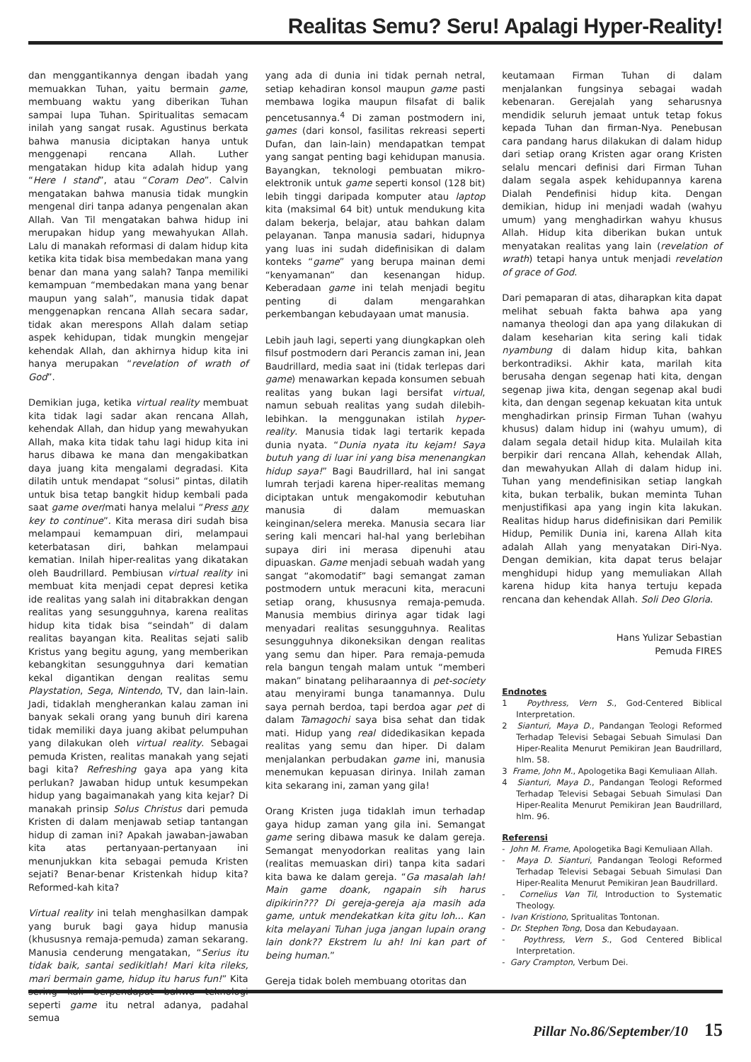Realitas Semu? Seru! Apalagi Hyper-Reality!
dan menggantikannya dengan ibadah yang memuakkan Tuhan, yaitu bermain game, membuang waktu yang diberikan Tuhan sampai lupa Tuhan. Spiritualitas semacam inilah yang sangat rusak. Agustinus berkata bahwa manusia diciptakan hanya untuk menggenapi rencana Allah. Luther mengatakan hidup kita adalah hidup yang “Here I stand”, atau “Coram Deo”. Calvin mengatakan bahwa manusia tidak mungkin mengenal diri tanpa adanya pengenalan akan Allah. Van Til mengatakan bahwa hidup ini merupakan hidup yang mewahyukan Allah. Lalu di manakah reformasi di dalam hidup kita ketika kita tidak bisa membedakan mana yang benar dan mana yang salah? Tanpa memiliki kemampuan “membedakan mana yang benar maupun yang salah”, manusia tidak dapat menggenapkan rencana Allah secara sadar, tidak akan merespons Allah dalam setiap aspek kehidupan, tidak mungkin mengejar kehendak Allah, dan akhirnya hidup kita ini hanya merupakan “revelation of wrath of God”.
Demikian juga, ketika virtual reality membuat kita tidak lagi sadar akan rencana Allah, kehendak Allah, dan hidup yang mewahyukan Allah, maka kita tidak tahu lagi hidup kita ini harus dibawa ke mana dan mengakibatkan daya juang kita mengalami degradasi. Kita dilatih untuk mendapat “solusi” pintas, dilatih untuk bisa tetap bangkit hidup kembali pada saat game over/mati hanya melalui “Press any key to continue”. Kita merasa diri sudah bisa melampaui kemampuan diri, melampaui keterbatasan diri, bahkan melampaui kematian. Inilah hiper-realitas yang dikatakan oleh Baudrillard. Pembiusan virtual reality ini membuat kita menjadi cepat depresi ketika ide realitas yang salah ini ditabrakkan dengan realitas yang sesungguhnya, karena realitas hidup kita tidak bisa “seindah” di dalam realitas bayangan kita. Realitas sejati salib Kristus yang begitu agung, yang memberikan kebangkitan sesungguhnya dari kematian kekal digantikan dengan realitas semu Playstation, Sega, Nintendo, TV, dan lain-lain. Jadi, tidaklah mengherankan kalau zaman ini banyak sekali orang yang bunuh diri karena tidak memiliki daya juang akibat pelumpuhan yang dilakukan oleh virtual reality. Sebagai pemuda Kristen, realitas manakah yang sejati bagi kita? Refreshing gaya apa yang kita perlukan? Jawaban hidup untuk kesumpekan hidup yang bagaimanakah yang kita kejar? Di manakah prinsip Solus Christus dari pemuda Kristen di dalam menjawab setiap tantangan hidup di zaman ini? Apakah jawaban-jawaban kita atas pertanyaan-pertanyaan ini menunjukkan kita sebagai pemuda Kristen sejati? Benar-benar Kristenkah hidup kita? Reformed-kah kita?
Virtual reality ini telah menghasilkan dampak yang buruk bagi gaya hidup manusia (khususnya remaja-pemuda) zaman sekarang. Manusia cenderung mengatakan, “Serius itu tidak baik, santai sedikitlah! Mari kita rileks, mari bermain game, hidup itu harus fun!” Kita sering kali berpendapat bahwa teknologi seperti game itu netral adanya, padahal semua
yang ada di dunia ini tidak pernah netral, setiap kehadiran konsol maupun game pasti membawa logika maupun filsafat di balik pencetusannya.<sup>4</sup> Di zaman postmodern ini, games (dari konsol, fasilitas rekreasi seperti Dufan, dan lain-lain) mendapatkan tempat yang sangat penting bagi kehidupan manusia. Bayangkan, teknologi pembuatan mikro-elektronik untuk game seperti konsol (128 bit) lebih tinggi daripada komputer atau laptop kita (maksimal 64 bit) untuk mendukung kita dalam bekerja, belajar, atau bahkan dalam pelayanan. Tanpa manusia sadari, hidupnya yang luas ini sudah didefinisikan di dalam konteks “game” yang berupa mainan demi “kenyamanan” dan kesenangan hidup. Keberadaan game ini telah menjadi begitu penting di dalam mengarahkan perkembangan kebudayaan umat manusia.
Lebih jauh lagi, seperti yang diungkapkan oleh filsuf postmodern dari Perancis zaman ini, Jean Baudrillard, media saat ini (tidak terlepas dari game) menawarkan kepada konsumen sebuah realitas yang bukan lagi bersifat virtual, namun sebuah realitas yang sudah dilebih-lebihkan. Ia menggunakan istilah hyper-reality. Manusia tidak lagi tertarik kepada dunia nyata. “Dunia nyata itu kejam! Saya butuh yang di luar ini yang bisa menenangkan hidup saya!” Bagi Baudrillard, hal ini sangat lumrah terjadi karena hiper-realitas memang diciptakan untuk mengakomodir kebutuhan manusia di dalam memuaskan keinginan/selera mereka. Manusia secara liar sering kali mencari hal-hal yang berlebihan supaya diri ini merasa dipenuhi atau dipuaskan. Game menjadi sebuah wadah yang sangat “akomodatif” bagi semangat zaman postmodern untuk meracuni kita, meracuni setiap orang, khususnya remaja-pemuda. Manusia membius dirinya agar tidak lagi menyadari realitas sesungguhnya. Realitas sesungguhnya dikoneksikan dengan realitas yang semu dan hiper. Para remaja-pemuda rela bangun tengah malam untuk “memberi makan” binatang peliharaannya di pet-society atau menyirami bunga tanamannya. Dulu saya pernah berdoa, tapi berdoa agar pet di dalam Tamagochi saya bisa sehat dan tidak mati. Hidup yang real didedikasikan kepada realitas yang semu dan hiper. Di dalam menjalankan perbudakan game ini, manusia menemukan kepuasan dirinya. Inilah zaman kita sekarang ini, zaman yang gila!
Orang Kristen juga tidaklah imun terhadap gaya hidup zaman yang gila ini. Semangat game sering dibawa masuk ke dalam gereja. Semangat menyodorkan realitas yang lain (realitas memuaskan diri) tanpa kita sadari kita bawa ke dalam gereja. “Ga masalah lah! Main game doank, ngapain sih harus dipikirin??? Di gereja-gereja aja masih ada game, untuk mendekatkan kita gitu loh... Kan kita melayani Tuhan juga jangan lupain orang lain donk?? Ekstrem lu ah! Ini kan part of being human.”
Gereja tidak boleh membuang otoritas dan
keutamaan Firman Tuhan di dalam menjalankan fungsinya sebagai wadah kebenaran. Gerejalah yang seharusnya mendidik seluruh jemaat untuk tetap fokus kepada Tuhan dan firman-Nya. Penebusan cara pandang harus dilakukan di dalam hidup dari setiap orang Kristen agar orang Kristen selalu mencari definisi dari Firman Tuhan dalam segala aspek kehidupannya karena Dialah Pendefinisi hidup kita. Dengan demikian, hidup ini menjadi wadah (wahyu umum) yang menghadirkan wahyu khusus Allah. Hidup kita diberikan bukan untuk menyatakan realitas yang lain (revelation of wrath) tetapi hanya untuk menjadi revelation of grace of God.
Dari pemaparan di atas, diharapkan kita dapat melihat sebuah fakta bahwa apa yang namanya theologi dan apa yang dilakukan di dalam keseharian kita sering kali tidak nyambung di dalam hidup kita, bahkan berkontradiksi. Akhir kata, marilah kita berusaha dengan segenap hati kita, dengan segenap jiwa kita, dengan segenap akal budi kita, dan dengan segenap kekuatan kita untuk menghadirkan prinsip Firman Tuhan (wahyu khusus) dalam hidup ini (wahyu umum), di dalam segala detail hidup kita. Mulailah kita berpikir dari rencana Allah, kehendak Allah, dan mewahyukan Allah di dalam hidup ini. Tuhan yang mendefinisikan setiap langkah kita, bukan terbalik, bukan meminta Tuhan menjustifikasi apa yang ingin kita lakukan. Realitas hidup harus didefinisikan dari Pemilik Hidup, Pemilik Dunia ini, karena Allah kita adalah Allah yang menyatakan Diri-Nya. Dengan demikian, kita dapat terus belajar menghidupi hidup yang memuliakan Allah karena hidup kita hanya tertuju kepada rencana dan kehendak Allah. Soli Deo Gloria.
Hans Yulizar Sebastian
Pemuda FIRES
Endnotes
1 Poythress, Vern S., God-Centered Biblical Interpretation.
2 Sianturi, Maya D., Pandangan Teologi Reformed Terhadap Televisi Sebagai Sebuah Simulasi Dan Hiper-Realita Menurut Pemikiran Jean Baudrillard, hlm. 58.
3 Frame, John M., Apologetika Bagi Kemuliaan Allah.
4 Sianturi, Maya D., Pandangan Teologi Reformed Terhadap Televisi Sebagai Sebuah Simulasi Dan Hiper-Realita Menurut Pemikiran Jean Baudrillard, hlm. 96.
Referensi
- John M. Frame, Apologetika Bagi Kemuliaan Allah.
- Maya D. Sianturi, Pandangan Teologi Reformed Terhadap Televisi Sebagai Sebuah Simulasi Dan Hiper-Realita Menurut Pemikiran Jean Baudrillard.
- Cornelius Van Til, Introduction to Systematic Theology.
- Ivan Kristiono, Spritualitas Tontonan.
- Dr. Stephen Tong, Dosa dan Kebudayaan.
- Poythress, Vern S., God Centered Biblical Interpretation.
- Gary Crampton, Verbum Dei.
Pillar No.86/September/10 15